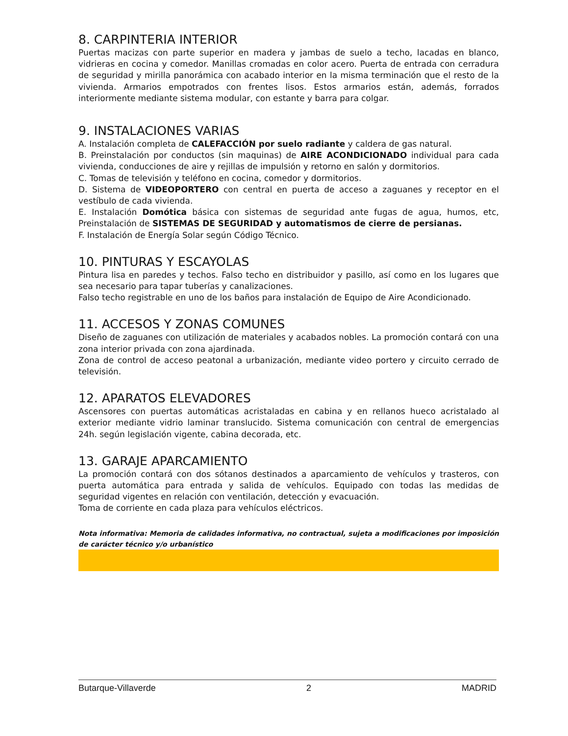8. CARPINTERIA INTERIOR
Puertas macizas con parte superior en madera y jambas de suelo a techo, lacadas en blanco, vidrieras en cocina y comedor. Manillas cromadas en color acero. Puerta de entrada con cerradura de seguridad y mirilla panorámica con acabado interior en la misma terminación que el resto de la vivienda. Armarios empotrados con frentes lisos. Estos armarios están, además, forrados interiormente mediante sistema modular, con estante y barra para colgar.
9. INSTALACIONES VARIAS
A. Instalación completa de CALEFACCIÓN por suelo radiante y caldera de gas natural.
B. Preinstalación por conductos (sin maquinas) de AIRE ACONDICIONADO individual para cada vivienda, conducciones de aire y rejillas de impulsión y retorno en salón y dormitorios.
C. Tomas de televisión y teléfono en cocina, comedor y dormitorios.
D. Sistema de VIDEOPORTERO con central en puerta de acceso a zaguanes y receptor en el vestíbulo de cada vivienda.
E. Instalación Domótica básica con sistemas de seguridad ante fugas de agua, humos, etc, Preinstalación de SISTEMAS DE SEGURIDAD y automatismos de cierre de persianas.
F. Instalación de Energía Solar según Código Técnico.
10. PINTURAS Y ESCAYOLAS
Pintura lisa en paredes y techos. Falso techo en distribuidor y pasillo, así como en los lugares que sea necesario para tapar tuberías y canalizaciones.
Falso techo registrable en uno de los baños para instalación de Equipo de Aire Acondicionado.
11. ACCESOS Y ZONAS COMUNES
Diseño de zaguanes con utilización de materiales y acabados nobles. La promoción contará con una zona interior privada con zona ajardinada.
Zona de control de acceso peatonal a urbanización, mediante video portero y circuito cerrado de televisión.
12. APARATOS ELEVADORES
Ascensores con puertas automáticas acristaladas en cabina y en rellanos hueco acristalado al exterior mediante vidrio laminar translucido. Sistema comunicación con central de emergencias 24h. según legislación vigente, cabina decorada, etc.
13. GARAJE APARCAMIENTO
La promoción contará con dos sótanos destinados a aparcamiento de vehículos y trasteros, con puerta automática para entrada y salida de vehículos. Equipado con todas las medidas de seguridad vigentes en relación con ventilación, detección y evacuación.
Toma de corriente en cada plaza para vehículos eléctricos.
Nota informativa: Memoria de calidades informativa, no contractual, sujeta a modificaciones por imposición de carácter técnico y/o urbanístico
Butarque-Villaverde 2 MADRID